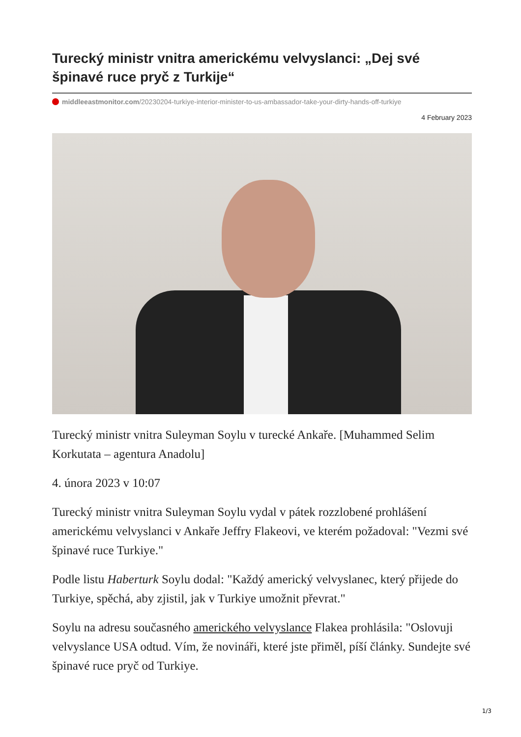Turecký ministr vnitra americkému velvyslanci: „Dej své špinavé ruce pryč z Turkije“
middleeastmonitor.com/20230204-turkiye-interior-minister-to-us-ambassador-take-your-dirty-hands-off-turkiye
4 February 2023
Turecký ministr vnitra Suleyman Soylu v turecké Ankaře. [Muhammed Selim Korkutata – agentura Anadolu]
4. února 2023 v 10:07
Turecký ministr vnitra Suleyman Soylu vydal v pátek rozzlobené prohlášení americkému velvyslanci v Ankaře Jeffry Flakeovi, ve kterém požadoval: "Vezmi své špinavé ruce Turkiye."
Podle listu Haberturk Soylu dodal: "Každý americký velvyslanec, který přijede do Turkiye, spěchá, aby zjistil, jak v Turkiye umožnit převrat."
Soylu na adresu současného amerického velvyslance Flakea prohlásila: "Oslovuji velvyslance USA odtud. Vím, že novináři, které jste přiměl, píší články. Sundejte své špinavé ruce pryč od Turkiye.
1/3